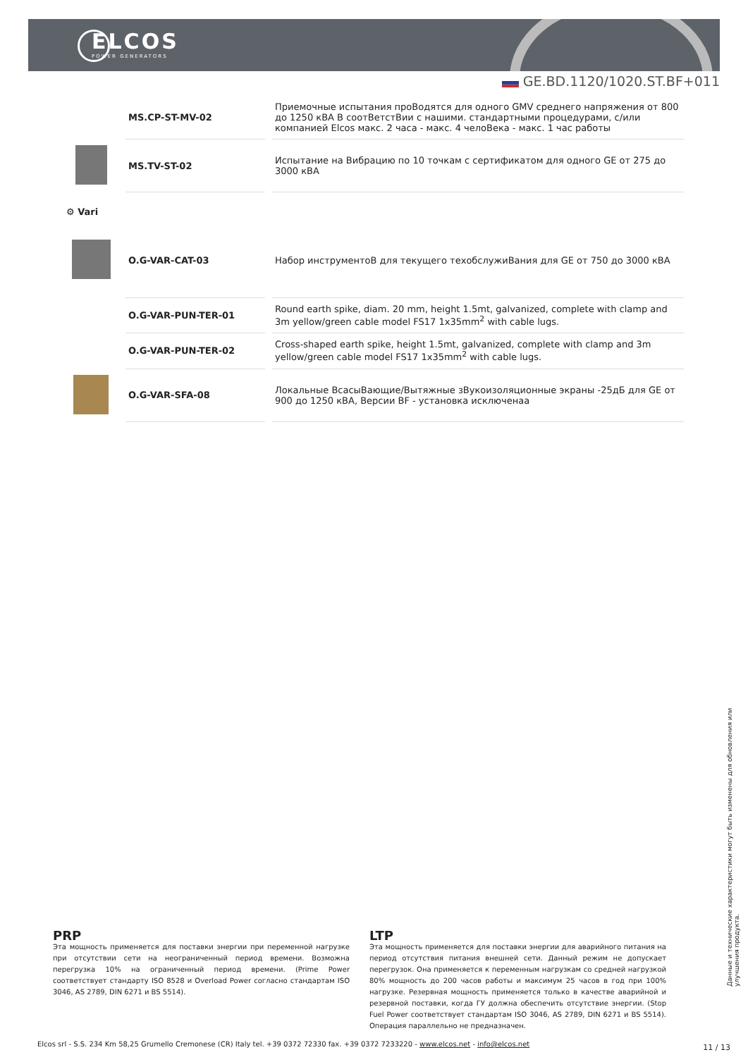ELCOS
POWER GENERATORS
GE.BD.1120/1020.ST.BF+011
| | MS.CP-ST-MV-02 | Приемочные испытания проВодятся для одного GMV среднего напряжения от 800 до 1250 кВА В соотВетстВии с нашими. стандартными процедурами, с/или компанией Elcos макс. 2 часа - макс. 4 челоВека - макс. 1 час работы |
| | MS.TV-ST-02 | Испытание на Вибрацию по 10 точкам с сертификатом для одного GE от 275 до 3000 кВА |
| ⚙ Vari | | |
| | O.G-VAR-CAT-03 | Набор инструментоВ для текущего техобслужиВания для GE от 750 до 3000 кВА |
| | O.G-VAR-PUN-TER-01 | Round earth spike, diam. 20 mm, height 1.5mt, galvanized, complete with clamp and 3m yellow/green cable model FS17 1x35mm<sup>2</sup> with cable lugs. |
| | O.G-VAR-PUN-TER-02 | Cross-shaped earth spike, height 1.5mt, galvanized, complete with clamp and 3m yellow/green cable model FS17 1x35mm<sup>2</sup> with cable lugs. |
| | O.G-VAR-SFA-08 | Локальные ВсасыВающие/Вытяжные зВукоизоляционные экраны -25дБ для GE от 900 до 1250 кВА, Версии BF - установка исключенаа |
PRP
Эта мощность применяется для поставки энергии при переменной нагрузке при отсутствии сети на неограниченный период времени. Возможна перегрузка 10% на ограниченный период времени. (Prime Power соответствует стандарту ISO 8528 и Overload Power согласно стандартам ISO 3046, AS 2789, DIN 6271 и BS 5514).
LTP
Эта мощность применяется для поставки энергии для аварийного питания на период отсутствия питания внешней сети. Данный режим не допускает перегрузок. Она применяется к переменным нагрузкам со средней нагрузкой 80% мощность до 200 часов работы и максимум 25 часов в год при 100% нагрузке. Резервная мощность применяется только в качестве аварийной и резервной поставки, когда ГУ должна обеспечить отсутствие энергии. (Stop Fuel Power соответствует стандартам ISO 3046, AS 2789, DIN 6271 и BS 5514). Операция параллельно не предназначен.
Данные и технические характеристики могут быть изменены для обновления или улучшения продукта.
Elcos srl - S.S. 234 Km 58,25 Grumello Cremonese (CR) Italy tel. +39 0372 72330 fax. +39 0372 7233220 - www.elcos.net - info@elcos.net
11 / 13